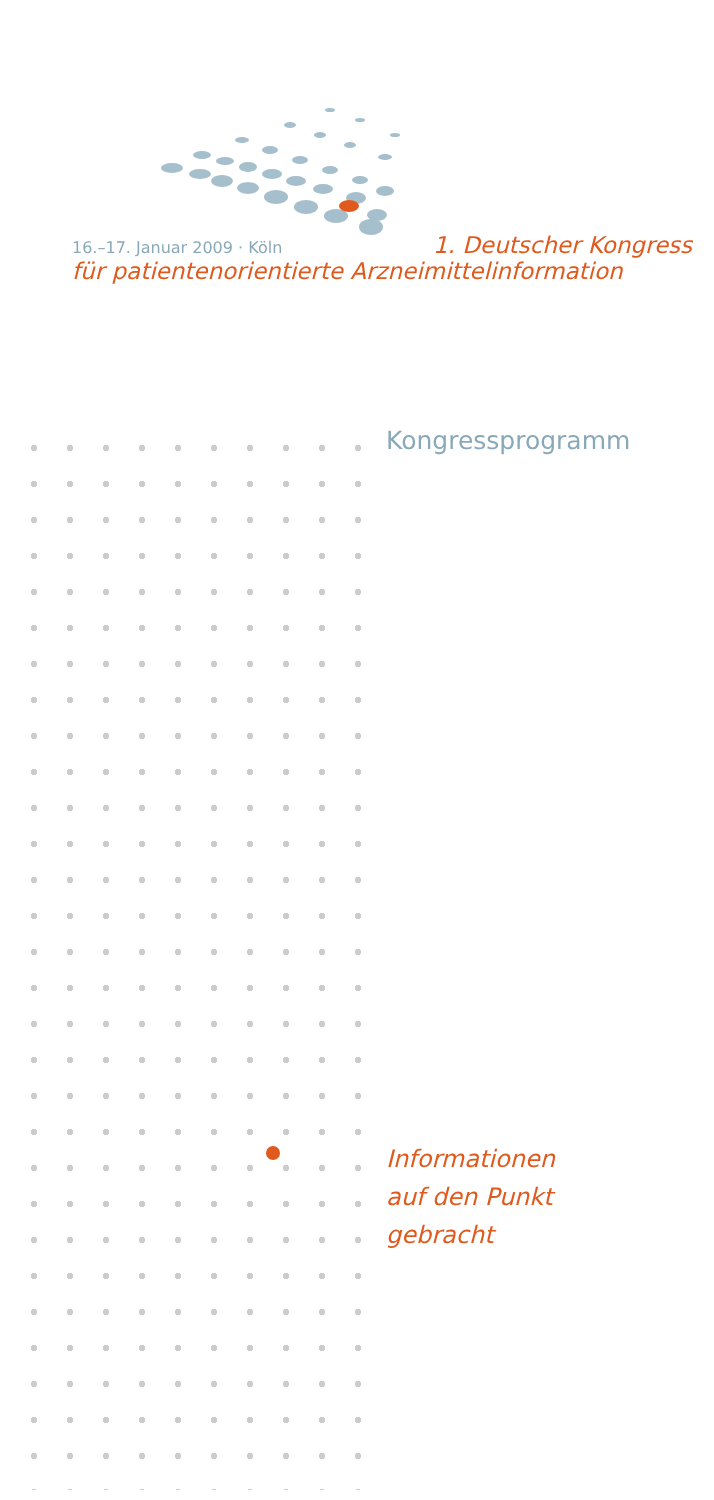16.–17. Januar 2009 · Köln 1. Deutscher Kongress
für patientenorientierte Arzneimittelinformation
Kongressprogramm
Informationen
auf den Punkt
gebracht